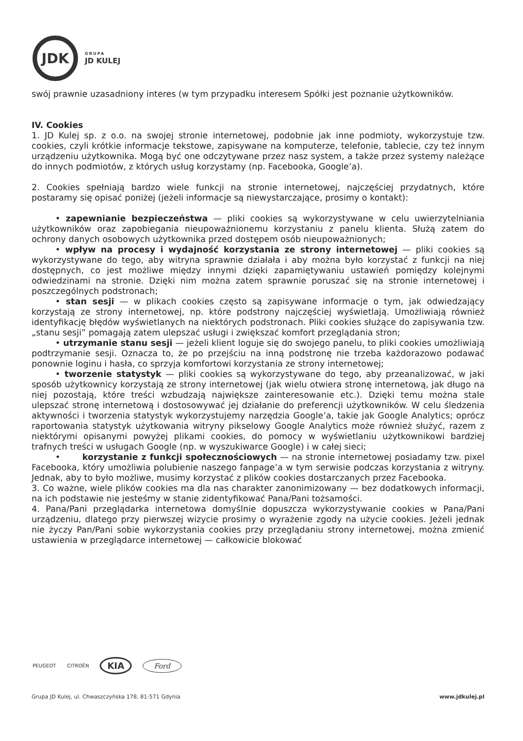JDK
GRUPA
JD KULEJ
swój prawnie uzasadniony interes (w tym przypadku interesem Spółki jest poznanie użytkowników.
IV. Cookies
1. JD Kulej sp. z o.o. na swojej stronie internetowej, podobnie jak inne podmioty, wykorzystuje tzw. cookies, czyli krótkie informacje tekstowe, zapisywane na komputerze, telefonie, tablecie, czy też innym urządzeniu użytkownika. Mogą być one odczytywane przez nasz system, a także przez systemy należące do innych podmiotów, z których usług korzystamy (np. Facebooka, Google’a).
2. Cookies spełniają bardzo wiele funkcji na stronie internetowej, najczęściej przydatnych, które postaramy się opisać poniżej (jeżeli informacje są niewystarczające, prosimy o kontakt):
• zapewnianie bezpieczeństwa — pliki cookies są wykorzystywane w celu uwierzytelniania użytkowników oraz zapobiegania nieupoważnionemu korzystaniu z panelu klienta. Służą zatem do ochrony danych osobowych użytkownika przed dostępem osób nieupoważnionych;
• wpływ na procesy i wydajność korzystania ze strony internetowej — pliki cookies są wykorzystywane do tego, aby witryna sprawnie działała i aby można było korzystać z funkcji na niej dostępnych, co jest możliwe między innymi dzięki zapamiętywaniu ustawień pomiędzy kolejnymi odwiedzinami na stronie. Dzięki nim można zatem sprawnie poruszać się na stronie internetowej i poszczególnych podstronach;
• stan sesji — w plikach cookies często są zapisywane informacje o tym, jak odwiedzający korzystają ze strony internetowej, np. które podstrony najczęściej wyświetlają. Umożliwiają również identyfikację błędów wyświetlanych na niektórych podstronach. Pliki cookies służące do zapisywania tzw. „stanu sesji” pomagają zatem ulepszać usługi i zwiększać komfort przeglądania stron;
• utrzymanie stanu sesji — jeżeli klient loguje się do swojego panelu, to pliki cookies umożliwiają podtrzymanie sesji. Oznacza to, że po przejściu na inną podstronę nie trzeba każdorazowo podawać ponownie loginu i hasła, co sprzyja komfortowi korzystania ze strony internetowej;
• tworzenie statystyk — pliki cookies są wykorzystywane do tego, aby przeanalizować, w jaki sposób użytkownicy korzystają ze strony internetowej (jak wielu otwiera stronę internetową, jak długo na niej pozostają, które treści wzbudzają największe zainteresowanie etc.). Dzięki temu można stale ulepszać stronę internetową i dostosowywać jej działanie do preferencji użytkowników. W celu śledzenia aktywności i tworzenia statystyk wykorzystujemy narzędzia Google’a, takie jak Google Analytics; oprócz raportowania statystyk użytkowania witryny pikselowy Google Analytics może również służyć, razem z niektórymi opisanymi powyżej plikami cookies, do pomocy w wyświetlaniu użytkownikowi bardziej trafnych treści w usługach Google (np. w wyszukiwarce Google) i w całej sieci;
• korzystanie z funkcji społecznościowych — na stronie internetowej posiadamy tzw. pixel Facebooka, który umożliwia polubienie naszego fanpage’a w tym serwisie podczas korzystania z witryny. Jednak, aby to było możliwe, musimy korzystać z plików cookies dostarczanych przez Facebooka.
3. Co ważne, wiele plików cookies ma dla nas charakter zanonimizowany — bez dodatkowych informacji, na ich podstawie nie jesteśmy w stanie zidentyfikować Pana/Pani tożsamości.
4. Pana/Pani przeglądarka internetowa domyślnie dopuszcza wykorzystywanie cookies w Pana/Pani urządzeniu, dlatego przy pierwszej wizycie prosimy o wyrażenie zgody na użycie cookies. Jeżeli jednak nie życzy Pan/Pani sobie wykorzystania cookies przy przeglądaniu strony internetowej, można zmienić ustawienia w przeglądarce internetowej — całkowicie blokować
PEUGEOT CITROËN KIA Ford
Grupa JD Kulej, ul. Chwaszczyńska 178, 81-571 Gdynia www.jdkulej.pl